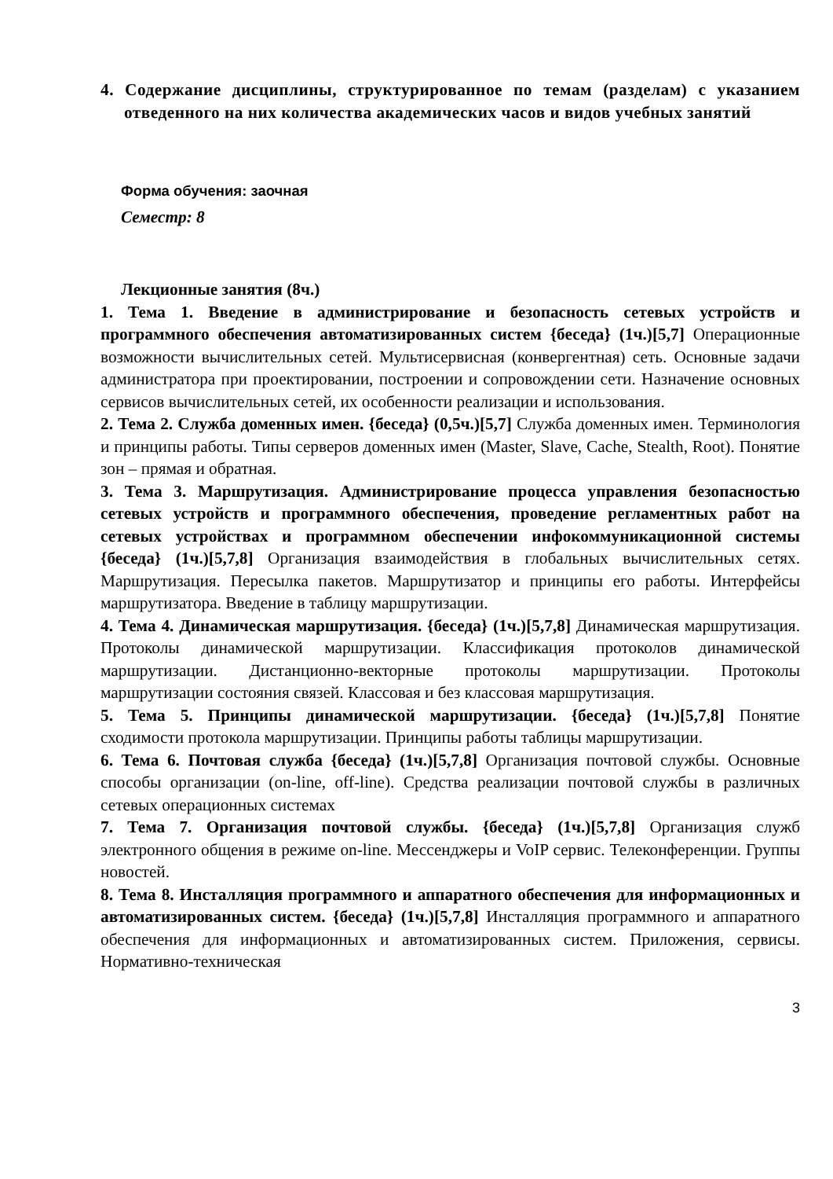4. Содержание дисциплины, структурированное по темам (разделам) с указанием отведенного на них количества академических часов и видов учебных занятий
Форма обучения: заочная
Семестр: 8
Лекционные занятия (8ч.)
1. Тема 1. Введение в администрирование и безопасность сетевых устройств и программного обеспечения автоматизированных систем {беседа} (1ч.)[5,7] Операционные возможности вычислительных сетей. Мультисервисная (конвергентная) сеть. Основные задачи администратора при проектировании, построении и сопровождении сети. Назначение основных сервисов вычислительных сетей, их особенности реализации и использования.
2. Тема 2. Служба доменных имен. {беседа} (0,5ч.)[5,7] Служба доменных имен. Терминология и принципы работы. Типы серверов доменных имен (Master, Slave, Cache, Stealth, Root). Понятие зон – прямая и обратная.
3. Тема 3. Маршрутизация. Администрирование процесса управления безопасностью сетевых устройств и программного обеспечения, проведение регламентных работ на сетевых устройствах и программном обеспечении инфокоммуникационной системы {беседа} (1ч.)[5,7,8] Организация взаимодействия в глобальных вычислительных сетях. Маршрутизация. Пересылка пакетов. Маршрутизатор и принципы его работы. Интерфейсы маршрутизатора. Введение в таблицу маршрутизации.
4. Тема 4. Динамическая маршрутизация. {беседа} (1ч.)[5,7,8] Динамическая маршрутизация. Протоколы динамической маршрутизации. Классификация протоколов динамической маршрутизации. Дистанционно-векторные протоколы маршрутизации. Протоколы маршрутизации состояния связей. Классовая и без классовая маршрутизация.
5. Тема 5. Принципы динамической маршрутизации. {беседа} (1ч.)[5,7,8] Понятие сходимости протокола маршрутизации. Принципы работы таблицы маршрутизации.
6. Тема 6. Почтовая служба {беседа} (1ч.)[5,7,8] Организация почтовой службы. Основные способы организации (on-line, off-line). Средства реализации почтовой службы в различных сетевых операционных системах
7. Тема 7. Организация почтовой службы. {беседа} (1ч.)[5,7,8] Организация служб электронного общения в режиме on-line. Мессенджеры и VoIP сервис. Телеконференции. Группы новостей.
8. Тема 8. Инсталляция программного и аппаратного обеспечения для информационных и автоматизированных систем. {беседа} (1ч.)[5,7,8] Инсталляция программного и аппаратного обеспечения для информационных и автоматизированных систем. Приложения, сервисы. Нормативно-техническая
3